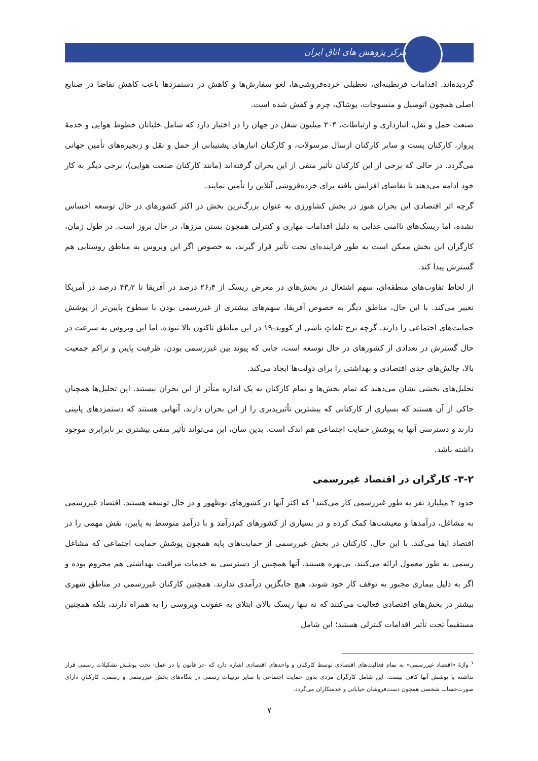مرکز پژوهش های اتاق ایران
گردیده‌اند. اقدامات قرنطینه‌ای، تعطیلی خرده‌فروشی‌ها، لغو سفارش‌ها و کاهش در دستمزدها باعث کاهش تقاضا در صنایع اصلی همچون اتومبیل و منسوجات، پوشاک، چرم و کفش شده است.
صنعت حمل و نقل، انبارداری و ارتباطات، ۲۰۴ میلیون شغل در جهان را در اختیار دارد که شامل خلبانان خطوط هوایی و خدمهٔ پرواز، کارکنان پست و سایر کارکنان ارسال مرسولات، و کارکنان انبارهای پشتیبانی از حمل و نقل و زنجیره‌های تأمین جهانی می‌گردد. در حالی که برخی از این کارکنان تأثیر منفی از این بحران گرفته‌اند (مانند کارکنان صنعت هوایی)، برخی دیگر به کار خود ادامه می‌دهند تا تقاضای افزایش یافته برای خرده‌فروشی آنلاین را تأمین نمایند.
گرچه اثر اقتصادی این بحران هنوز در بخش کشاورزی به عنوان بزرگ‌ترین بخش در اکثر کشورهای در حال توسعه احساس نشده، اما ریسک‌های ناامنی غذایی به دلیل اقدامات مهاری و کنترلی همچون بستن مرزها، در حال بروز است. در طول زمان، کارگران این بخش ممکن است به طور فزاینده‌ای تحت تأثیر قرار گیرند، به خصوص اگر این ویروس به مناطق روستایی هم گسترش پیدا کند.
از لحاظ تفاوت‌های منطقه‌ای، سهم اشتغال در بخش‌های در معرض ریسک از ۲۶٫۴ درصد در آفریقا تا ۴۳٫۲ درصد در آمریکا تغییر می‌کند. با این حال، مناطق دیگر به خصوص آفریقا، سهم‌های بیشتری از غیررسمی بودن با سطوح پایین‌تر از پوشش حمایت‌های اجتماعی را دارند. گرچه نرخ تلفاتِ ناشی از کووید-۱۹ در این مناطق تاکنون بالا نبوده، اما این ویروس به سرعت در حال گسترش در تعدادی از کشورهای در حال توسعه است، جایی که پیوند بین غیررسمی بودن، ظرفیت پایین و تراکم جمعیت بالا، چالش‌های جدی اقتصادی و بهداشتی را برای دولت‌ها ایجاد می‌کند.
تحلیل‌های بخشی نشان می‌دهند که تمام بخش‌ها و تمام کارکنان به یک اندازه متأثر از این بحران نیستند. این تحلیل‌ها همچنان حاکی از آن هستند که بسیاری از کارکنانی که بیشترین تأثیرپذیری را از این بحران دارند، آنهایی هستند که دستمزدهای پایینی دارند و دسترسی آنها به پوشش حمایت اجتماعی هم اندک است. بدین سان، این می‌تواند تأثیر منفی بیشتری بر نابرابری موجود داشته باشد.
۳-۲- کارگران در اقتصاد غیررسمی
حدود ۲ میلیارد نفر به طور غیررسمی کار می‌کنند<sup>۱</sup> که اکثر آنها در کشورهای نوظهور و در حال توسعه هستند. اقتصاد غیررسمی به مشاغل، درآمدها و معیشت‌ها کمک کرده و در بسیاری از کشورهای کم‌درآمد و با درآمدِ متوسط به پایین، نقش مهمی را در اقتصاد ایفا می‌کند. با این حال، کارکنان در بخش غیررسمی از حمایت‌های پایه همچون پوشش حمایت اجتماعی که مشاغل رسمی به طور معمول ارائه می‌کنند، بی‌بهره هستند. آنها همچنین از دسترسی به خدمات مراقبت بهداشتی هم محروم بوده و اگر به دلیل بیماری مجبور به توقف کار خود شوند، هیچ جایگزین درآمدی ندارند. همچنین کارکنان غیررسمی در مناطق شهری بیشتر در بخش‌های اقتصادی فعالیت می‌کنند که نه تنها ریسک بالای ابتلای به عفونت ویروسی را به همراه دارند، بلکه همچنین مستقیماً تحت تأثیر اقدامات کنترلی هستند؛ این شامل
<sup>۱</sup> واژهٔ «اقتصاد غیررسمی» به تمام فعالیت‌های اقتصادی توسط کارکنان و واحدهای اقتصادی اشاره دارد که -در قانون یا در عمل- تحت پوشش تشکیلات رسمی قرار نداشته یا پوشش آنها کافی نیست. این شامل کارگران مزدی بدون حمایت اجتماعی یا سایر ترتیبات رسمی در بنگاه‌های بخش غیررسمی و رسمی، کارکنانِ دارای صورت‌حساب شخصی همچون دست‌فروشان خیابانی و خدمتکاران می‌گردد.
۷